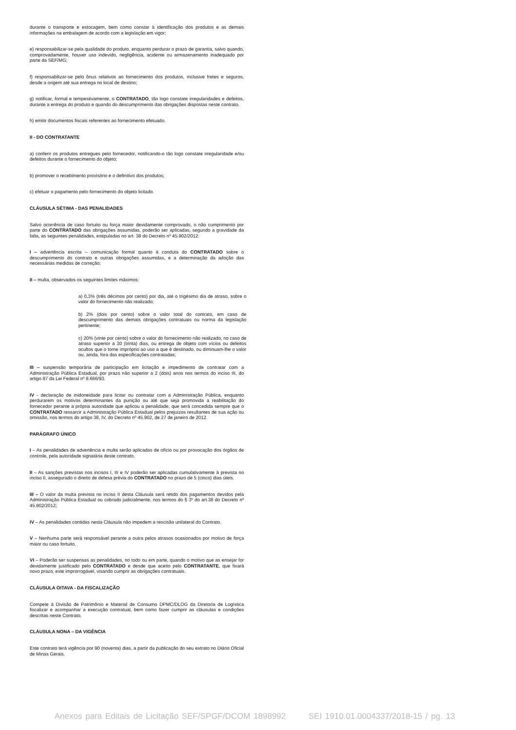durante o transporte e estocagem, bem como constar à identificação dos produtos e as demais informações na embalagem de acordo com a legislação em vigor;
e) responsabilizar-se pela qualidade do produto, enquanto perdurar o prazo de garantia, salvo quando, comprovadamente, houver uso indevido, negligência, acidente ou armazenamento inadequado por parte da SEF/MG;
f) responsabilizar-se pelo ônus relativos ao fornecimento dos produtos, inclusive fretes e seguros, desde a origem até sua entrega no local de destino;
g) notificar, formal e tempestivamente, o CONTRATADO, tão logo constate irregularidades e defeitos, durante a entrega do produto e quando do descumprimento das obrigações dispostas neste contrato.
h) emitir documentos fiscais referentes ao fornecimento efetuado.
II - DO CONTRATANTE
a) conferir os produtos entregues pelo fornecedor, notificando-o tão logo constate irregularidade e/ou defeitos durante o fornecimento do objeto;
b) promover o recebimento provisório e o definitivo dos produtos;
c) efetuar o pagamento pelo fornecimento do objeto licitado.
CLÁUSULA SÉTIMA - DAS PENALIDADES
Salvo ocorrência de caso fortuito ou força maior devidamente comprovado, o não cumprimento por parte do CONTRATADO das obrigações assumidas, poderão ser aplicadas, segundo a gravidade da falta, as seguintes penalidades, estipuladas no art. 38 do Decreto nº 45.902/2012:
I – advertência escrita – comunicação formal quanto à conduta do CONTRATADO sobre o descumprimento do contrato e outras obrigações assumidas, e a determinação da adoção das necessárias medidas de correção;
II – multa, observados os seguintes limites máximos:
a) 0,3% (três décimos por cento) por dia, até o trigésimo dia de atraso, sobre o valor do fornecimento não realizado;
b) 2% (dois por cento) sobre o valor total do contrato, em caso de descumprimento das demais obrigações contratuais ou norma da legislação pertinente;
c) 20% (vinte por cento) sobre o valor do fornecimento não realizado, no caso de atraso superior a 30 (trinta) dias, ou entrega de objeto com vícios ou defeitos ocultos que o torne impróprio ao uso a que é destinado, ou diminuam-lhe o valor ou, ainda, fora das especificações contratadas;
III – suspensão temporária de participação em licitação e impedimento de contratar com a Administração Pública Estadual, por prazo não superior a 2 (dois) anos nos termos do inciso III, do artigo 87 da Lei Federal nº 8.666/93.
IV - declaração de inidoneidade para licitar ou contratar com a Administração Pública, enquanto perdurarem os motivos determinantes da punição ou até que seja promovida a reabilitação do fornecedor perante a própria autoridade que aplicou a penalidade, que será concedida sempre que o CONTRATADO ressarcir a Administração Pública Estadual pelos prejuízos resultantes de sua ação ou omissão, nos termos do artigo 38, IV, do Decreto nº 45.902, de 27 de janeiro de 2012.
PARÁGRAFO ÚNICO
I – As penalidades de advertência e multa serão aplicadas de ofício ou por provocação dos órgãos de controle, pela autoridade signatária deste contrato.
II – As sanções previstas nos incisos I, III e IV poderão ser aplicadas cumulativamente à prevista no inciso II, assegurado o direito de defesa prévia do CONTRATADO no prazo de 5 (cinco) dias úteis.
III – O valor da multa prevista no inciso II desta Cláusula será retido dos pagamentos devidos pela Administração Pública Estadual ou cobrado judicialmente, nos termos do § 3º do art.38 do Decreto nº 45.902/2012;
IV – As penalidades contidas nesta Cláusula não impedem a rescisão unilateral do Contrato.
V – Nenhuma parte será responsável perante a outra pelos atrasos ocasionados por motivo de força maior ou caso fortuito.
VI – Poderão ser suspensas as penalidades, no todo ou em parte, quando o motivo que as ensejar for devidamente justificado pelo CONTRATADO e desde que aceito pelo CONTRATANTE, que fixará novo prazo, este improrrogável, visando cumprir as obrigações contratuais.
CLÁUSULA OITAVA - DA FISCALIZAÇÃO
Compete à Divisão de Patrimônio e Material de Consumo DPMC/DLOG da Diretoria de Logística fiscalizar e acompanhar a execução contratual, bem como fazer cumprir as cláusulas e condições descritas neste Contrato.
CLÁUSULA NONA – DA VIGÊNCIA
Este contrato terá vigência por 90 (noventa) dias, a partir da publicação do seu extrato no Diário Oficial de Minas Gerais.
Anexos para Editais de Licitação SEF/SPGF/DCOM 1898992 SEI 1910.01.0004337/2018-15 / pg. 13